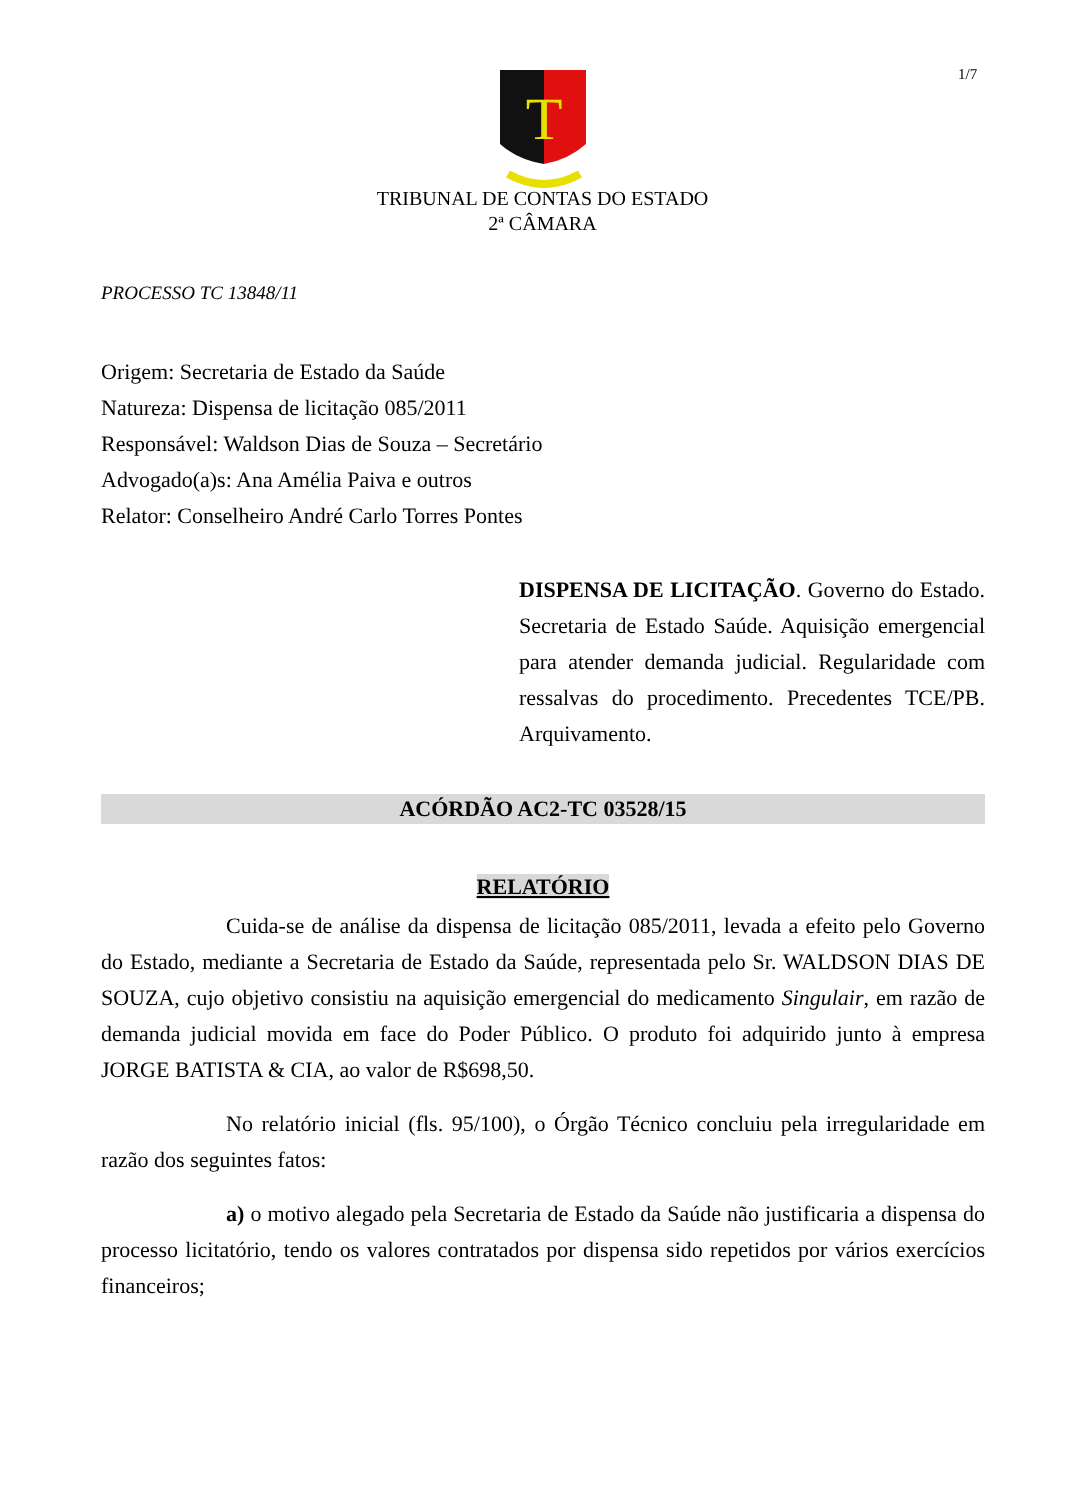1/7
T
TRIBUNAL DE CONTAS DO ESTADO
2ª CÂMARA
PROCESSO TC 13848/11
Origem: Secretaria de Estado da Saúde
Natureza: Dispensa de licitação 085/2011
Responsável: Waldson Dias de Souza – Secretário
Advogado(a)s: Ana Amélia Paiva e outros
Relator: Conselheiro André Carlo Torres Pontes
DISPENSA DE LICITAÇÃO. Governo do Estado. Secretaria de Estado Saúde. Aquisição emergencial para atender demanda judicial. Regularidade com ressalvas do procedimento. Precedentes TCE/PB. Arquivamento.
ACÓRDÃO AC2-TC 03528/15
RELATÓRIO
Cuida-se de análise da dispensa de licitação 085/2011, levada a efeito pelo Governo do Estado, mediante a Secretaria de Estado da Saúde, representada pelo Sr. WALDSON DIAS DE SOUZA, cujo objetivo consistiu na aquisição emergencial do medicamento Singulair, em razão de demanda judicial movida em face do Poder Público. O produto foi adquirido junto à empresa JORGE BATISTA & CIA, ao valor de R$698,50.
No relatório inicial (fls. 95/100), o Órgão Técnico concluiu pela irregularidade em razão dos seguintes fatos:
a) o motivo alegado pela Secretaria de Estado da Saúde não justificaria a dispensa do processo licitatório, tendo os valores contratados por dispensa sido repetidos por vários exercícios financeiros;